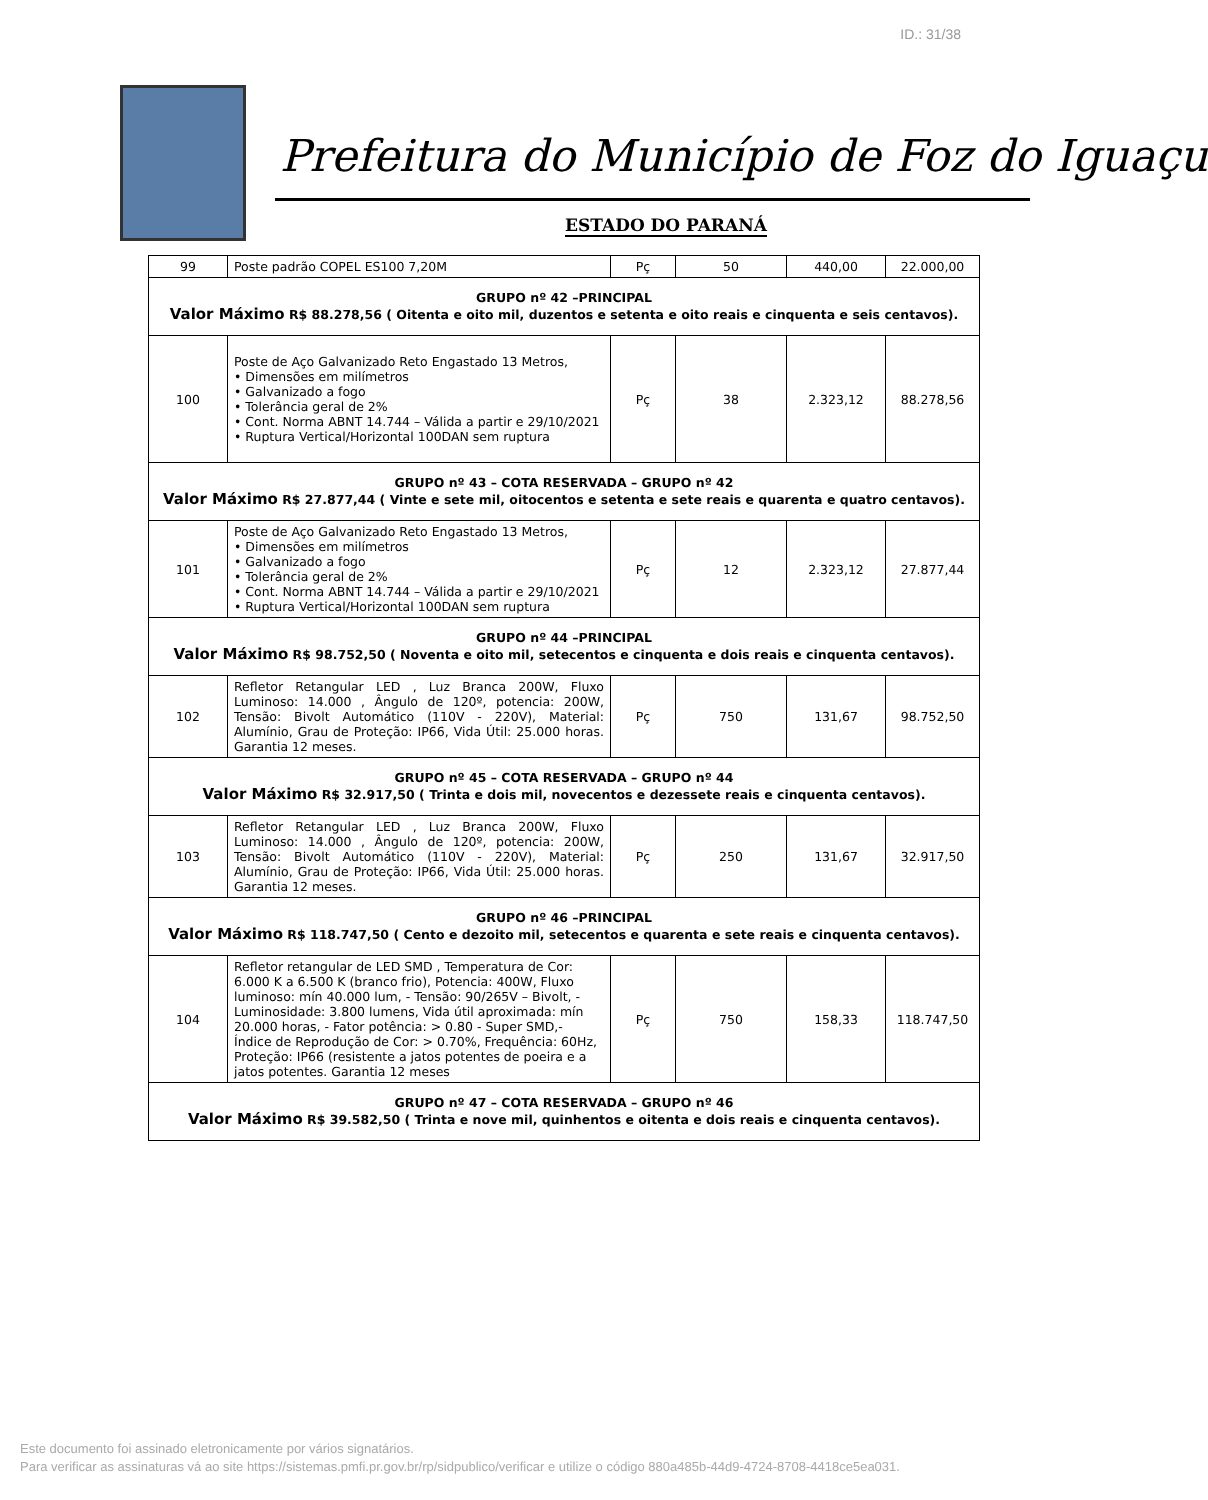ID.: 31/38
Prefeitura do Município de Foz do Iguaçu
ESTADO DO PARANÁ
| 99 | Poste padrão COPEL ES100 7,20M | Pç | 50 | 440,00 | 22.000,00 |
| GRUPO nº 42 –PRINCIPAL Valor Máximo R$ 88.278,56 ( Oitenta e oito mil, duzentos e setenta e oito reais e cinquenta e seis centavos). | | | | | |
| 100 | Poste de Aço Galvanizado Reto Engastado 13 Metros, • Dimensões em milímetros • Galvanizado a fogo • Tolerância geral de 2% • Cont. Norma ABNT 14.744 – Válida a partir e 29/10/2021 • Ruptura Vertical/Horizontal 100DAN sem ruptura | Pç | 38 | 2.323,12 | 88.278,56 |
| GRUPO nº 43 – COTA RESERVADA – GRUPO nº 42 Valor Máximo R$ 27.877,44 ( Vinte e sete mil, oitocentos e setenta e sete reais e quarenta e quatro centavos). | | | | | |
| 101 | Poste de Aço Galvanizado Reto Engastado 13 Metros, • Dimensões em milímetros • Galvanizado a fogo • Tolerância geral de 2% • Cont. Norma ABNT 14.744 – Válida a partir e 29/10/2021 • Ruptura Vertical/Horizontal 100DAN sem ruptura | Pç | 12 | 2.323,12 | 27.877,44 |
| GRUPO nº 44 –PRINCIPAL Valor Máximo R$ 98.752,50 ( Noventa e oito mil, setecentos e cinquenta e dois reais e cinquenta centavos). | | | | | |
| 102 | Refletor Retangular LED , Luz Branca 200W, Fluxo Luminoso: 14.000 , Ângulo de 120º, potencia: 200W, Tensão: Bivolt Automático (110V - 220V), Material: Alumínio, Grau de Proteção: IP66, Vida Útil: 25.000 horas. Garantia 12 meses. | Pç | 750 | 131,67 | 98.752,50 |
| GRUPO nº 45 – COTA RESERVADA – GRUPO nº 44 Valor Máximo R$ 32.917,50 ( Trinta e dois mil, novecentos e dezessete reais e cinquenta centavos). | | | | | |
| 103 | Refletor Retangular LED , Luz Branca 200W, Fluxo Luminoso: 14.000 , Ângulo de 120º, potencia: 200W, Tensão: Bivolt Automático (110V - 220V), Material: Alumínio, Grau de Proteção: IP66, Vida Útil: 25.000 horas. Garantia 12 meses. | Pç | 250 | 131,67 | 32.917,50 |
| GRUPO nº 46 –PRINCIPAL Valor Máximo R$ 118.747,50 ( Cento e dezoito mil, setecentos e quarenta e sete reais e cinquenta centavos). | | | | | |
| 104 | Refletor retangular de LED SMD , Temperatura de Cor: 6.000 K a 6.500 K (branco frio), Potencia: 400W, Fluxo luminoso: mín 40.000 lum, - Tensão: 90/265V – Bivolt, - Luminosidade: 3.800 lumens, Vida útil aproximada: mín 20.000 horas, - Fator potência: > 0.80 - Super SMD,- Índice de Reprodução de Cor: > 0.70%, Frequência: 60Hz, Proteção: IP66 (resistente a jatos potentes de poeira e a jatos potentes. Garantia 12 meses | Pç | 750 | 158,33 | 118.747,50 |
| GRUPO nº 47 – COTA RESERVADA – GRUPO nº 46 Valor Máximo R$ 39.582,50 ( Trinta e nove mil, quinhentos e oitenta e dois reais e cinquenta centavos). | | | | | |
Este documento foi assinado eletronicamente por vários signatários.
Para verificar as assinaturas vá ao site https://sistemas.pmfi.pr.gov.br/rp/sidpublico/verificar e utilize o código 880a485b-44d9-4724-8708-4418ce5ea031.